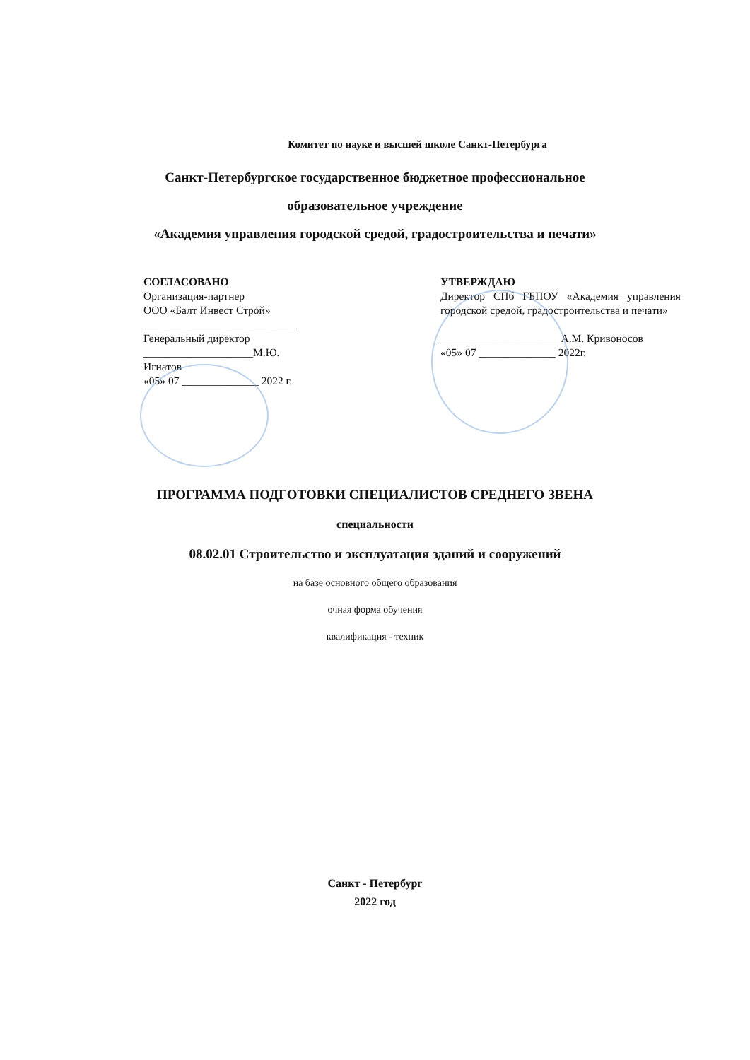Комитет по науке и высшей школе Санкт-Петербурга
Санкт-Петербургское государственное бюджетное профессиональное
образовательное учреждение
«Академия управления городской средой, градостроительства и печати»
СОГЛАСОВАНО
Организация-партнер
ООО «Балт Инвест Строй»
____________________________
Генеральный директор
____________________М.Ю. Игнатов
«05» 07 ______________ 2022 г.
УТВЕРЖДАЮ
Директор СПб ГБПОУ «Академия управления городской средой, градостроительства и печати»
______________________А.М. Кривоносов
«05» 07 ______________ 2022г.
ПРОГРАММА ПОДГОТОВКИ СПЕЦИАЛИСТОВ СРЕДНЕГО ЗВЕНА
специальности
08.02.01 Строительство и эксплуатация зданий и сооружений
на базе основного общего образования
очная форма обучения
квалификация - техник
Санкт - Петербург
2022 год